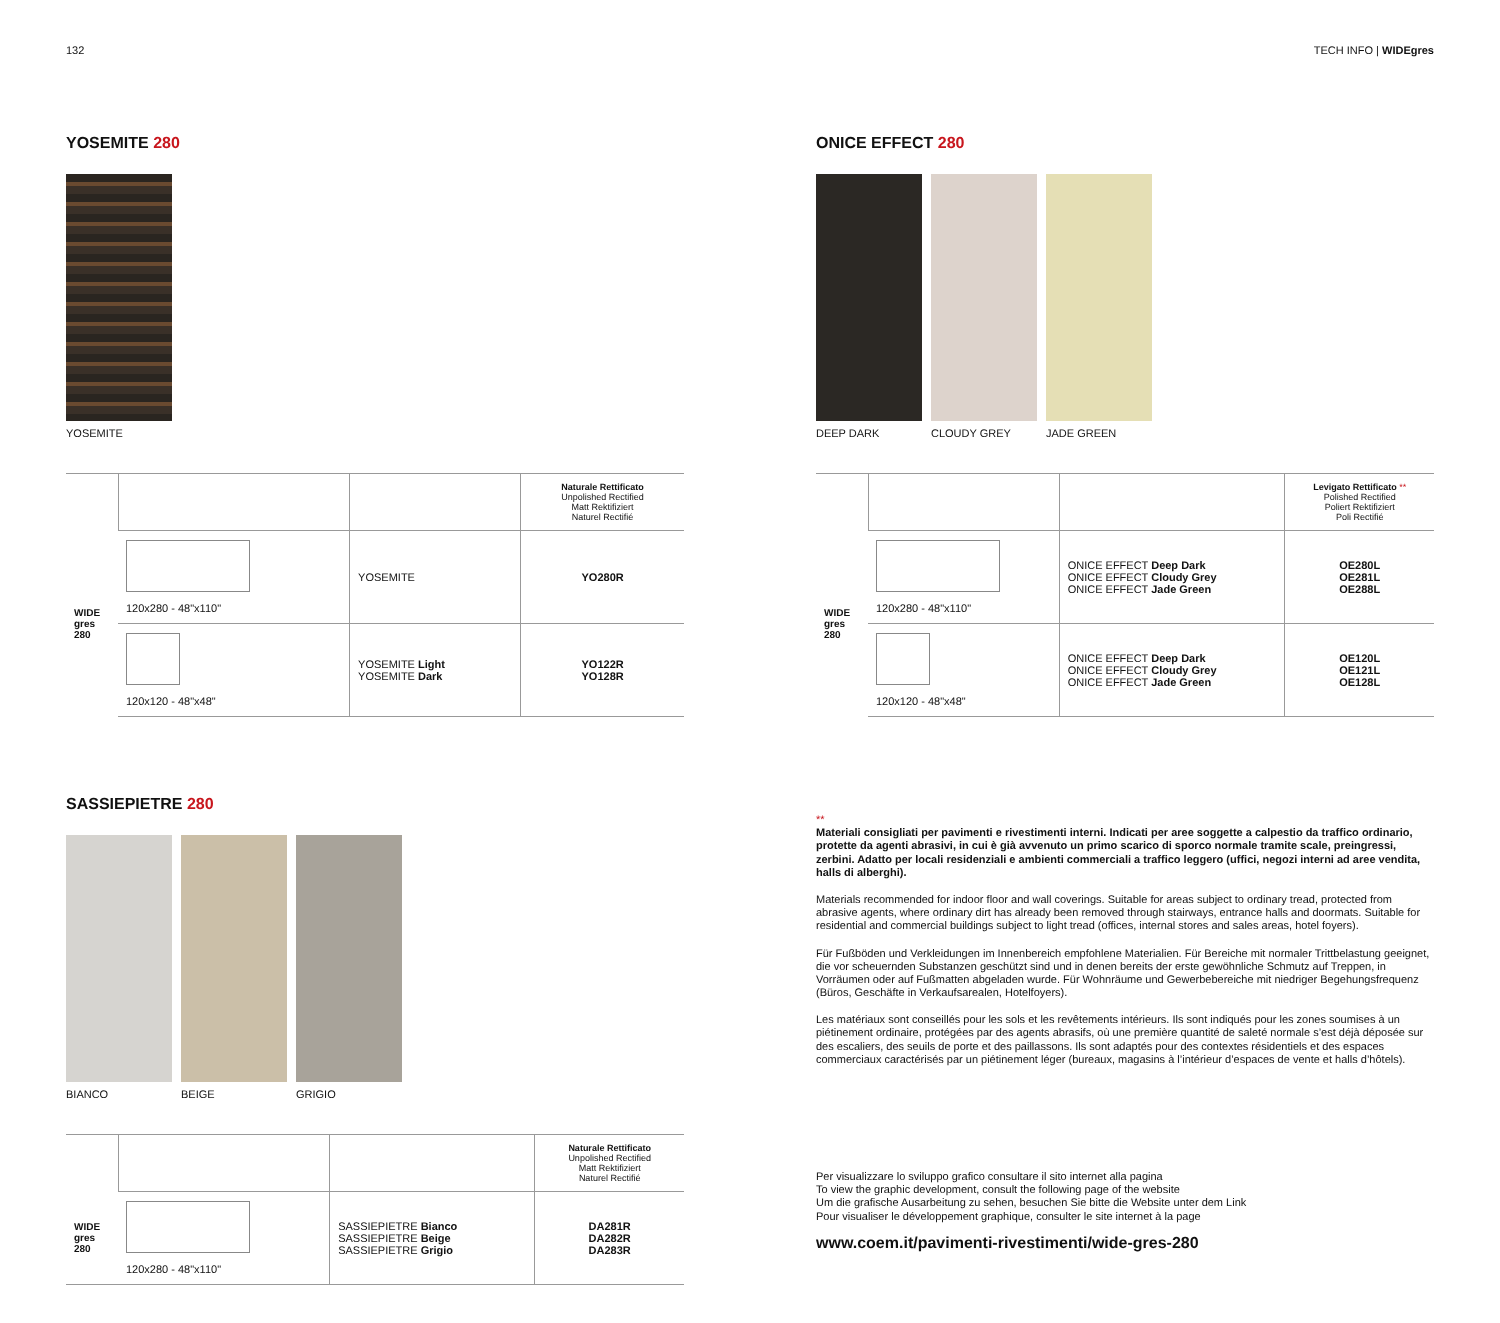132 TECH INFO | WIDEgres
YOSEMITE 280
YOSEMITE
| | | | Naturale Rettificato Unpolished Rectified Matt Rektifiziert Naturel Rectifié |
| --- | --- | --- | --- |
| WIDE gres 280 | 120x280 - 48"x110" | YOSEMITE | YO280R |
| | 120x120 - 48"x48" | YOSEMITE Light YOSEMITE Dark | YO122R YO128R |
SASSIEPIETRE 280
BIANCO BEIGE GRIGIO
| | | | Naturale Rettificato Unpolished Rectified Matt Rektifiziert Naturel Rectifié |
| --- | --- | --- | --- |
| WIDE gres 280 | 120x280 - 48"x110" | SASSIEPIETRE Bianco SASSIEPIETRE Beige SASSIEPIETRE Grigio | DA281R DA282R DA283R |
ONICE EFFECT 280
DEEP DARK CLOUDY GREY JADE GREEN
| | | | Levigato Rettificato ** Polished Rectified Poliert Rektifiziert Poli Rectifié |
| --- | --- | --- | --- |
| WIDE gres 280 | 120x280 - 48"x110" | ONICE EFFECT Deep Dark ONICE EFFECT Cloudy Grey ONICE EFFECT Jade Green | OE280L OE281L OE288L |
| | 120x120 - 48"x48" | ONICE EFFECT Deep Dark ONICE EFFECT Cloudy Grey ONICE EFFECT Jade Green | OE120L OE121L OE128L |
**
Materiali consigliati per pavimenti e rivestimenti interni. Indicati per aree soggette a calpestio da traffico ordinario, protette da agenti abrasivi, in cui è già avvenuto un primo scarico di sporco normale tramite scale, preingressi, zerbini. Adatto per locali residenziali e ambienti commerciali a traffico leggero (uffici, negozi interni ad aree vendita, halls di alberghi).
Materials recommended for indoor floor and wall coverings. Suitable for areas subject to ordinary tread, protected from abrasive agents, where ordinary dirt has already been removed through stairways, entrance halls and doormats. Suitable for residential and commercial buildings subject to light tread (offices, internal stores and sales areas, hotel foyers).
Für Fußböden und Verkleidungen im Innenbereich empfohlene Materialien. Für Bereiche mit normaler Trittbelastung geeignet, die vor scheuernden Substanzen geschützt sind und in denen bereits der erste gewöhnliche Schmutz auf Treppen, in Vorräumen oder auf Fußmatten abgeladen wurde. Für Wohnräume und Gewerbebereiche mit niedriger Begehungsfrequenz (Büros, Geschäfte in Verkaufsarealen, Hotelfoyers).
Les matériaux sont conseillés pour les sols et les revêtements intérieurs. Ils sont indiqués pour les zones soumises à un piétinement ordinaire, protégées par des agents abrasifs, où une première quantité de saleté normale s’est déjà déposée sur des escaliers, des seuils de porte et des paillassons. Ils sont adaptés pour des contextes résidentiels et des espaces commerciaux caractérisés par un piétinement léger (bureaux, magasins à l’intérieur d’espaces de vente et halls d’hôtels).
Per visualizzare lo sviluppo grafico consultare il sito internet alla pagina
To view the graphic development, consult the following page of the website
Um die grafische Ausarbeitung zu sehen, besuchen Sie bitte die Website unter dem Link
Pour visualiser le développement graphique, consulter le site internet à la page
www.coem.it/pavimenti-rivestimenti/wide-gres-280